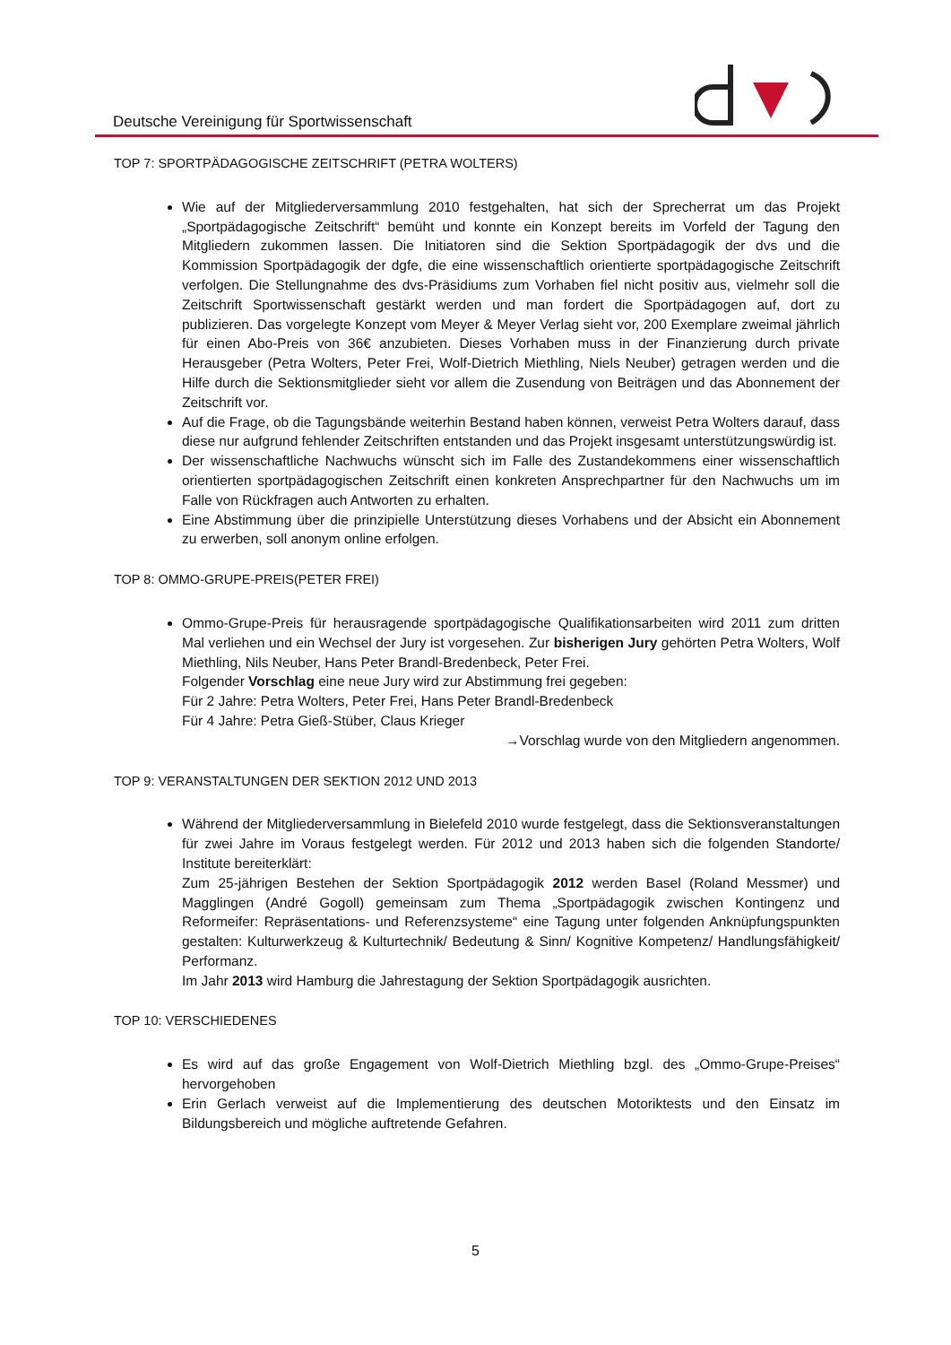Deutsche Vereinigung für Sportwissenschaft
TOP 7: SPORTPÄDAGOGISCHE ZEITSCHRIFT (PETRA WOLTERS)
Wie auf der Mitgliederversammlung 2010 festgehalten, hat sich der Sprecherrat um das Projekt „Sportpädagogische Zeitschrift“ bemüht und konnte ein Konzept bereits im Vorfeld der Tagung den Mitgliedern zukommen lassen. Die Initiatoren sind die Sektion Sportpädagogik der dvs und die Kommission Sportpädagogik der dgfe, die eine wissenschaftlich orientierte sportpädagogische Zeitschrift verfolgen. Die Stellungnahme des dvs-Präsidiums zum Vorhaben fiel nicht positiv aus, vielmehr soll die Zeitschrift Sportwissenschaft gestärkt werden und man fordert die Sportpädagogen auf, dort zu publizieren. Das vorgelegte Konzept vom Meyer & Meyer Verlag sieht vor, 200 Exemplare zweimal jährlich für einen Abo-Preis von 36€ anzubieten. Dieses Vorhaben muss in der Finanzierung durch private Herausgeber (Petra Wolters, Peter Frei, Wolf-Dietrich Miethling, Niels Neuber) getragen werden und die Hilfe durch die Sektionsmitglieder sieht vor allem die Zusendung von Beiträgen und das Abonnement der Zeitschrift vor.
Auf die Frage, ob die Tagungsbände weiterhin Bestand haben können, verweist Petra Wolters darauf, dass diese nur aufgrund fehlender Zeitschriften entstanden und das Projekt insgesamt unterstützungswürdig ist.
Der wissenschaftliche Nachwuchs wünscht sich im Falle des Zustandekommens einer wissenschaftlich orientierten sportpädagogischen Zeitschrift einen konkreten Ansprechpartner für den Nachwuchs um im Falle von Rückfragen auch Antworten zu erhalten.
Eine Abstimmung über die prinzipielle Unterstützung dieses Vorhabens und der Absicht ein Abonnement zu erwerben, soll anonym online erfolgen.
TOP 8: OMMO-GRUPE-PREIS(PETER FREI)
Ommo-Grupe-Preis für herausragende sportpädagogische Qualifikationsarbeiten wird 2011 zum dritten Mal verliehen und ein Wechsel der Jury ist vorgesehen. Zur bisherigen Jury gehörten Petra Wolters, Wolf Miethling, Nils Neuber, Hans Peter Brandl-Bredenbeck, Peter Frei.
Folgender Vorschlag eine neue Jury wird zur Abstimmung frei gegeben:
Für 2 Jahre: Petra Wolters, Peter Frei, Hans Peter Brandl-Bredenbeck
Für 4 Jahre: Petra Gieß-Stüber, Claus Krieger
→Vorschlag wurde von den Mitgliedern angenommen.
TOP 9: VERANSTALTUNGEN DER SEKTION 2012 UND 2013
Während der Mitgliederversammlung in Bielefeld 2010 wurde festgelegt, dass die Sektionsveranstaltungen für zwei Jahre im Voraus festgelegt werden. Für 2012 und 2013 haben sich die folgenden Standorte/ Institute bereiterklärt:
Zum 25-jährigen Bestehen der Sektion Sportpädagogik 2012 werden Basel (Roland Messmer) und Magglingen (André Gogoll) gemeinsam zum Thema „Sportpädagogik zwischen Kontingenz und Reformeifer: Repräsentations- und Referenzsysteme“ eine Tagung unter folgenden Anknüpfungspunkten gestalten: Kulturwerkzeug & Kulturtechnik/ Bedeutung & Sinn/ Kognitive Kompetenz/ Handlungsfähigkeit/ Performanz.
Im Jahr 2013 wird Hamburg die Jahrestagung der Sektion Sportpädagogik ausrichten.
TOP 10: VERSCHIEDENES
Es wird auf das große Engagement von Wolf-Dietrich Miethling bzgl. des „Ommo-Grupe-Preises“ hervorgehoben
Erin Gerlach verweist auf die Implementierung des deutschen Motoriktests und den Einsatz im Bildungsbereich und mögliche auftretende Gefahren.
5